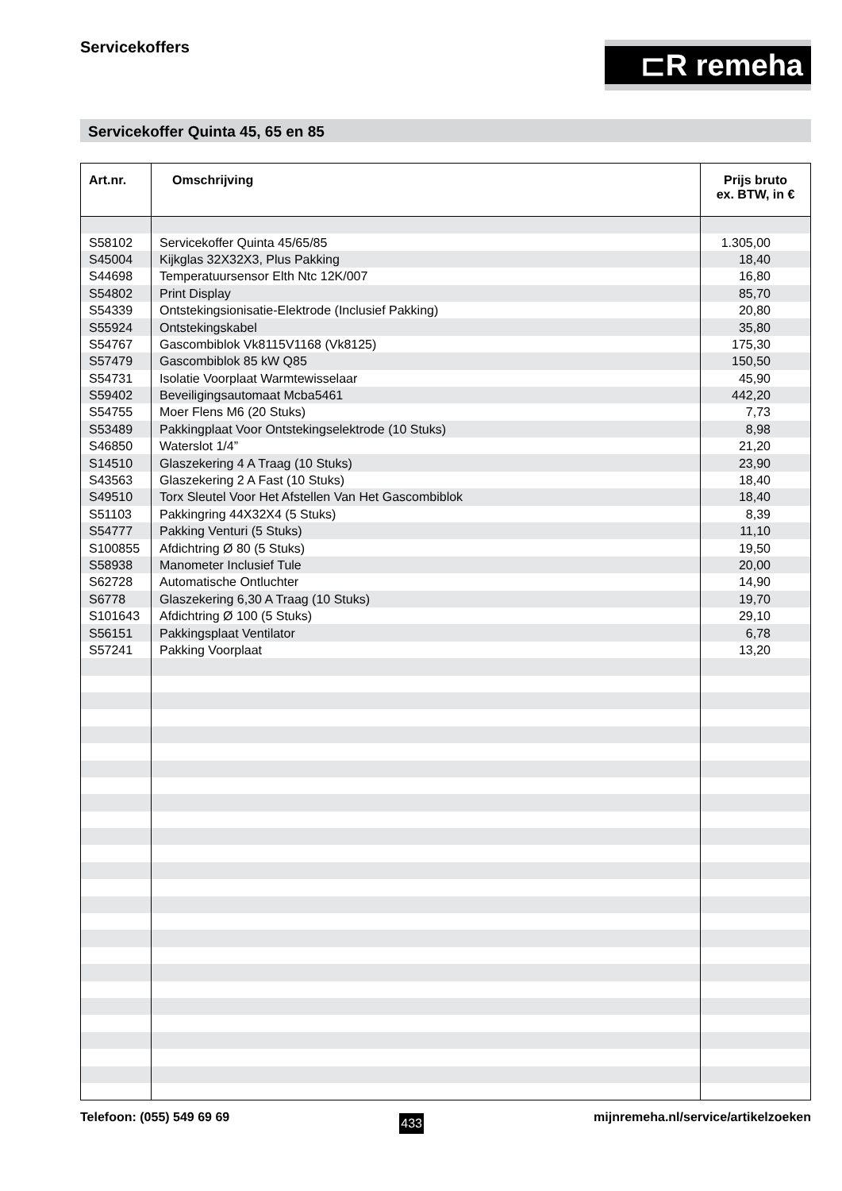Servicekoffers
⊏R remeha
Servicekoffer Quinta 45, 65 en 85
| Art.nr. | Omschrijving | Prijs bruto ex. BTW, in € |
| --- | --- | --- |
| S58102 | Servicekoffer Quinta 45/65/85 | 1.305,00 |
| S45004 | Kijkglas 32X32X3, Plus Pakking | 18,40 |
| S44698 | Temperatuursensor Elth Ntc 12K/007 | 16,80 |
| S54802 | Print Display | 85,70 |
| S54339 | Ontstekingsionisatie-Elektrode (Inclusief Pakking) | 20,80 |
| S55924 | Ontstekingskabel | 35,80 |
| S54767 | Gascombiblok Vk8115V1168 (Vk8125) | 175,30 |
| S57479 | Gascombiblok 85 kW Q85 | 150,50 |
| S54731 | Isolatie Voorplaat Warmtewisselaar | 45,90 |
| S59402 | Beveiligingsautomaat Mcba5461 | 442,20 |
| S54755 | Moer Flens M6 (20 Stuks) | 7,73 |
| S53489 | Pakkingplaat Voor Ontstekingselektrode (10 Stuks) | 8,98 |
| S46850 | Waterslot 1/4” | 21,20 |
| S14510 | Glaszekering 4 A Traag (10 Stuks) | 23,90 |
| S43563 | Glaszekering 2 A Fast (10 Stuks) | 18,40 |
| S49510 | Torx Sleutel Voor Het Afstellen Van Het Gascombiblok | 18,40 |
| S51103 | Pakkingring 44X32X4 (5 Stuks) | 8,39 |
| S54777 | Pakking Venturi (5 Stuks) | 11,10 |
| S100855 | Afdichtring Ø 80 (5 Stuks) | 19,50 |
| S58938 | Manometer Inclusief Tule | 20,00 |
| S62728 | Automatische Ontluchter | 14,90 |
| S6778 | Glaszekering 6,30 A Traag (10 Stuks) | 19,70 |
| S101643 | Afdichtring Ø 100 (5 Stuks) | 29,10 |
| S56151 | Pakkingsplaat Ventilator | 6,78 |
| S57241 | Pakking Voorplaat | 13,20 |
Telefoon: (055) 549 69 69 433 mijnremeha.nl/service/artikelzoeken